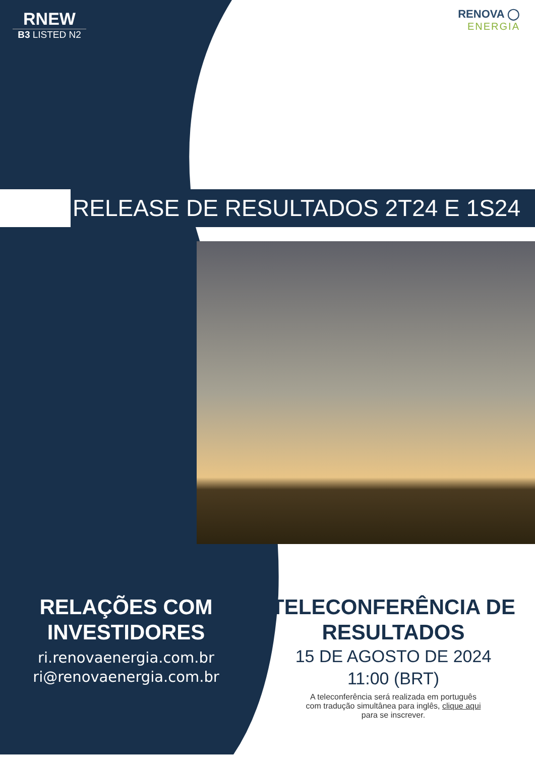RNEW
B3 LISTED N2
RENOVA ◯
ENERGIA
RELEASE DE RESULTADOS 2T24 E 1S24
RELAÇÕES COM
INVESTIDORES
ri.renovaenergia.com.br
ri@renovaenergia.com.br
TELECONFERÊNCIA DE
RESULTADOS
15 DE AGOSTO DE 2024
11:00 (BRT)
A teleconferência será realizada em português
com tradução simultânea para inglês, clique aqui
para se inscrever.